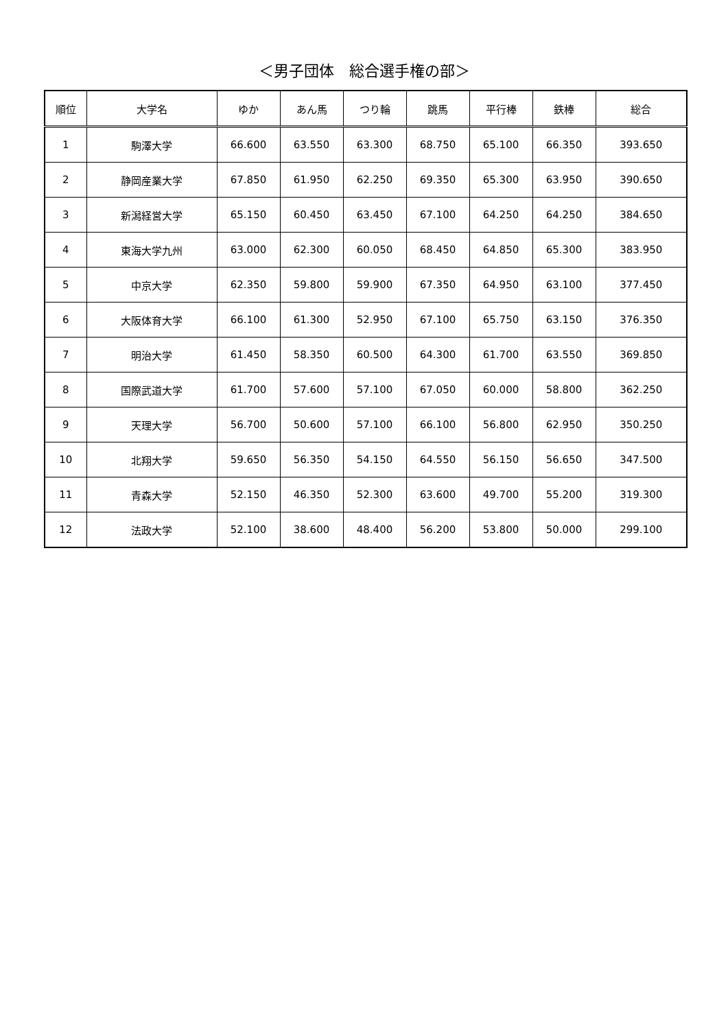＜男子団体　総合選手権の部＞
| 順位 | 大学名 | ゆか | あん馬 | つり輪 | 跳馬 | 平行棒 | 鉄棒 | 総合 |
| --- | --- | --- | --- | --- | --- | --- | --- | --- |
| 1 | 駒澤大学 | 66.600 | 63.550 | 63.300 | 68.750 | 65.100 | 66.350 | 393.650 |
| 2 | 静岡産業大学 | 67.850 | 61.950 | 62.250 | 69.350 | 65.300 | 63.950 | 390.650 |
| 3 | 新潟経営大学 | 65.150 | 60.450 | 63.450 | 67.100 | 64.250 | 64.250 | 384.650 |
| 4 | 東海大学九州 | 63.000 | 62.300 | 60.050 | 68.450 | 64.850 | 65.300 | 383.950 |
| 5 | 中京大学 | 62.350 | 59.800 | 59.900 | 67.350 | 64.950 | 63.100 | 377.450 |
| 6 | 大阪体育大学 | 66.100 | 61.300 | 52.950 | 67.100 | 65.750 | 63.150 | 376.350 |
| 7 | 明治大学 | 61.450 | 58.350 | 60.500 | 64.300 | 61.700 | 63.550 | 369.850 |
| 8 | 国際武道大学 | 61.700 | 57.600 | 57.100 | 67.050 | 60.000 | 58.800 | 362.250 |
| 9 | 天理大学 | 56.700 | 50.600 | 57.100 | 66.100 | 56.800 | 62.950 | 350.250 |
| 10 | 北翔大学 | 59.650 | 56.350 | 54.150 | 64.550 | 56.150 | 56.650 | 347.500 |
| 11 | 青森大学 | 52.150 | 46.350 | 52.300 | 63.600 | 49.700 | 55.200 | 319.300 |
| 12 | 法政大学 | 52.100 | 38.600 | 48.400 | 56.200 | 53.800 | 50.000 | 299.100 |